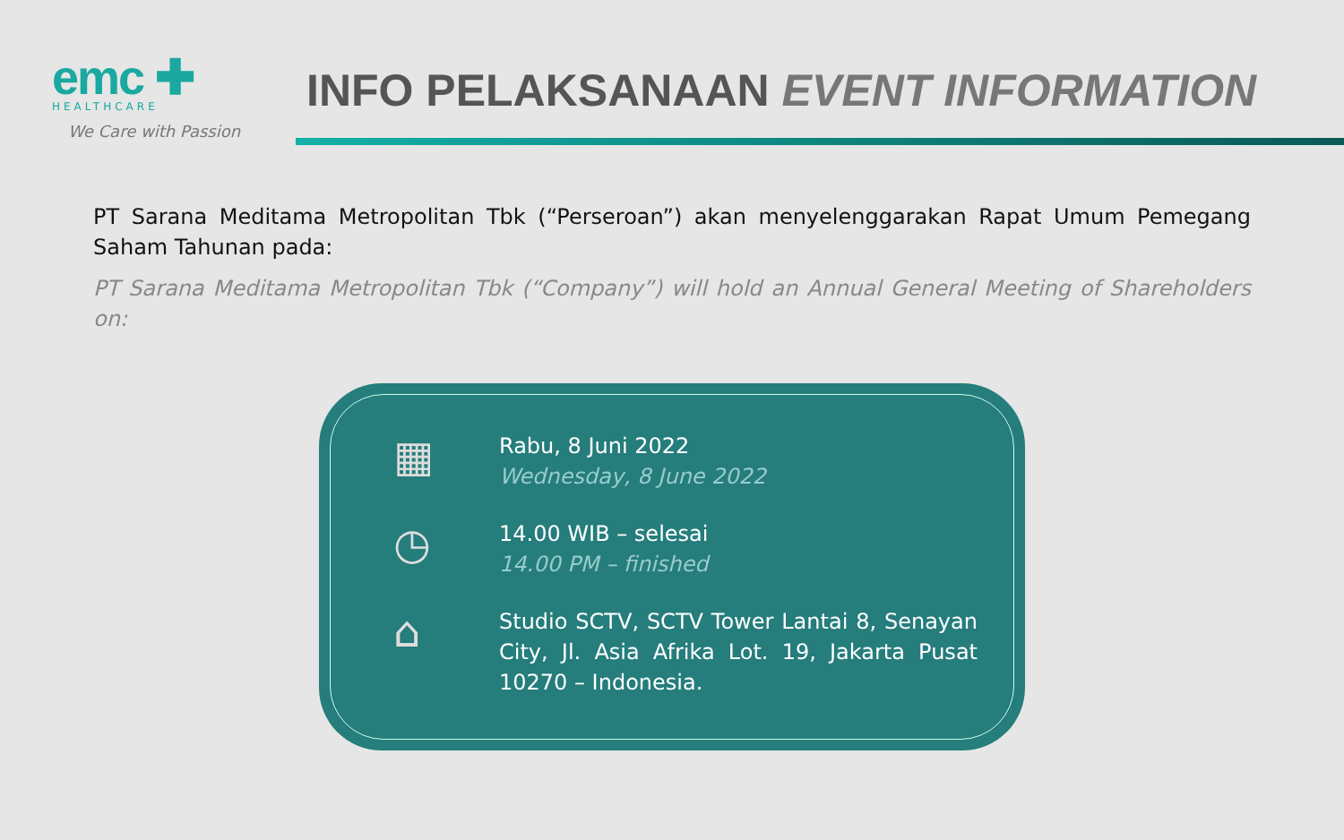emc ✚
HEALTHCARE
We Care with Passion
INFO PELAKSANAAN EVENT INFORMATION
PT Sarana Meditama Metropolitan Tbk (“Perseroan”) akan menyelenggarakan Rapat Umum Pemegang Saham Tahunan pada:
PT Sarana Meditama Metropolitan Tbk (“Company”) will hold an Annual General Meeting of Shareholders on:
▦
Rabu, 8 Juni 2022
Wednesday, 8 June 2022
◷
14.00 WIB – selesai
14.00 PM – finished
⌂
Studio SCTV, SCTV Tower Lantai 8, Senayan City, Jl. Asia Afrika Lot. 19, Jakarta Pusat 10270 – Indonesia.